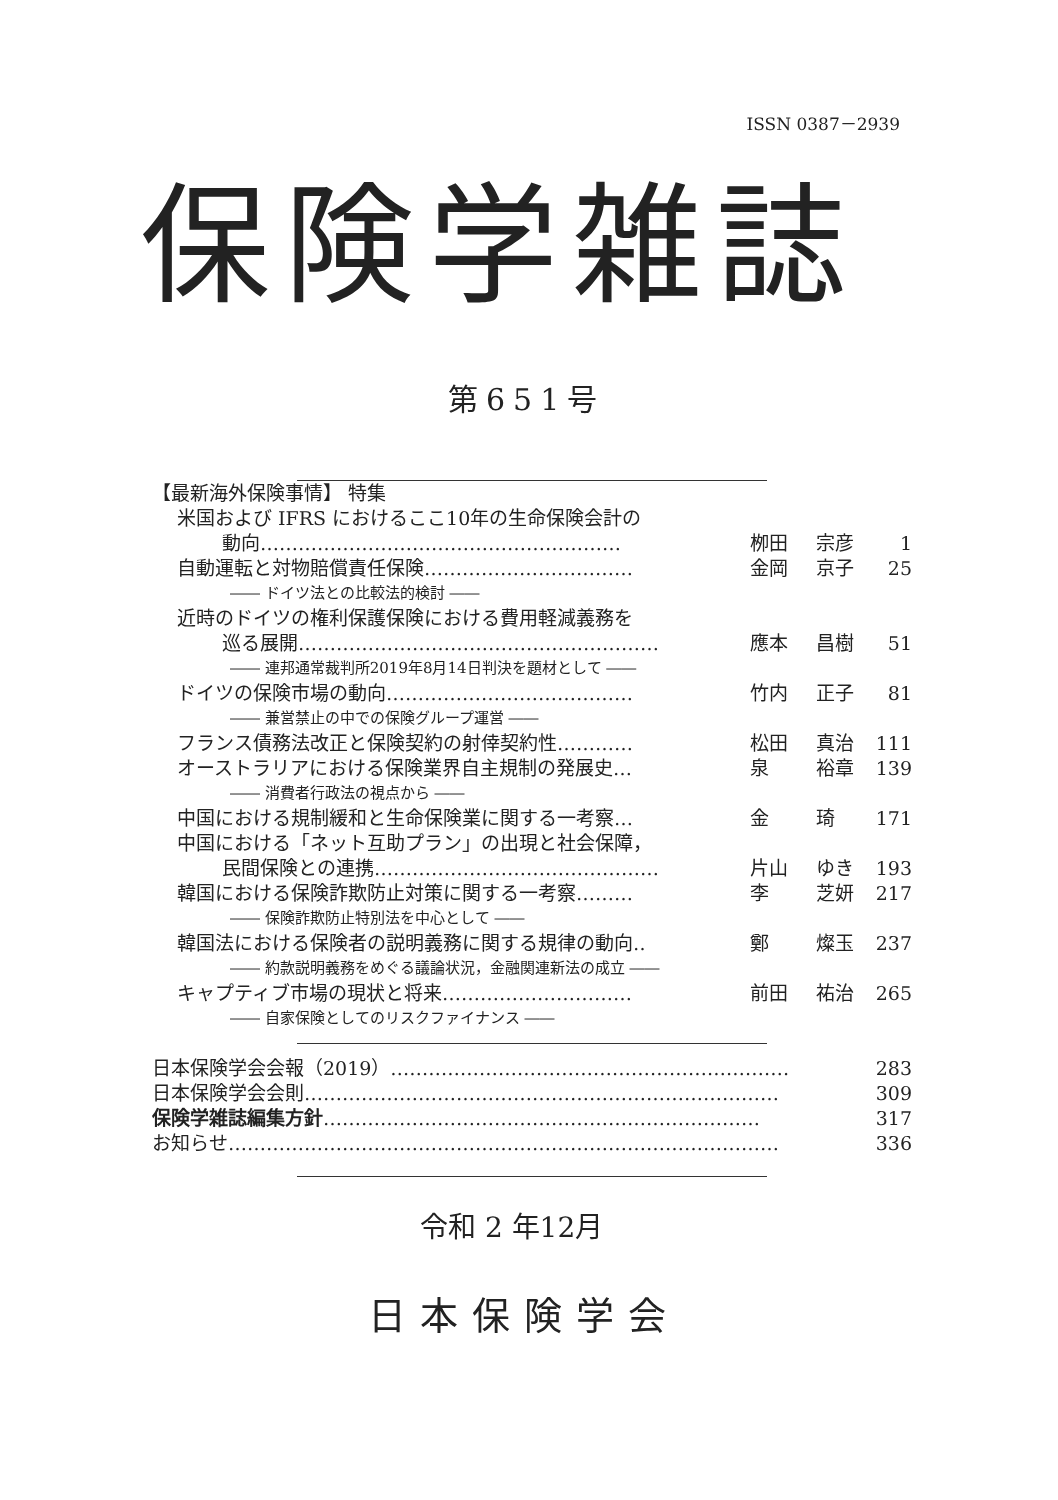ISSN 0387－2939
保険学雑誌
第651号
| 【最新海外保険事情】 特集 | | | |
| 米国および IFRS におけるここ10年の生命保険会計の | | | |
| 動向………………………………………………… | 栁田 | 宗彦 | 1 |
| 自動運転と対物賠償責任保険…………………………… | 金岡 | 京子 | 25 |
| ―― ドイツ法との比較法的検討 ―― | | | |
| 近時のドイツの権利保護保険における費用軽減義務を | | | |
| 巡る展開………………………………………………… | 應本 | 昌樹 | 51 |
| ―― 連邦通常裁判所2019年8月14日判決を題材として ―― | | | |
| ドイツの保険市場の動向………………………………… | 竹内 | 正子 | 81 |
| ―― 兼営禁止の中での保険グループ運営 ―― | | | |
| フランス債務法改正と保険契約の射倖契約性………… | 松田 | 真治 | 111 |
| オーストラリアにおける保険業界自主規制の発展史… | 泉 | 裕章 | 139 |
| ―― 消費者行政法の視点から ―― | | | |
| 中国における規制緩和と生命保険業に関する一考察… | 金 | 琦 | 171 |
| 中国における「ネット互助プラン」の出現と社会保障， | | | |
| 民間保険との連携……………………………………… | 片山 | ゆき | 193 |
| 韓国における保険詐欺防止対策に関する一考察……… | 李 | 芝妍 | 217 |
| ―― 保険詐欺防止特別法を中心として ―― | | | |
| 韓国法における保険者の説明義務に関する規律の動向‥ | 鄭 | 燦玉 | 237 |
| ―― 約款説明義務をめぐる議論状況，金融関連新法の成立 ―― | | | |
| キャプティブ市場の現状と将来………………………… | 前田 | 祐治 | 265 |
| ―― 自家保険としてのリスクファイナンス ―― | | | |
| 日本保険学会会報（2019）……………………………………………………… | 283 |
| 日本保険学会会則………………………………………………………………… | 309 |
| 保険学雑誌編集方針 …………………………………………………………… | 317 |
| お知らせ…………………………………………………………………………… | 336 |
令和 2 年12月
日本保険学会